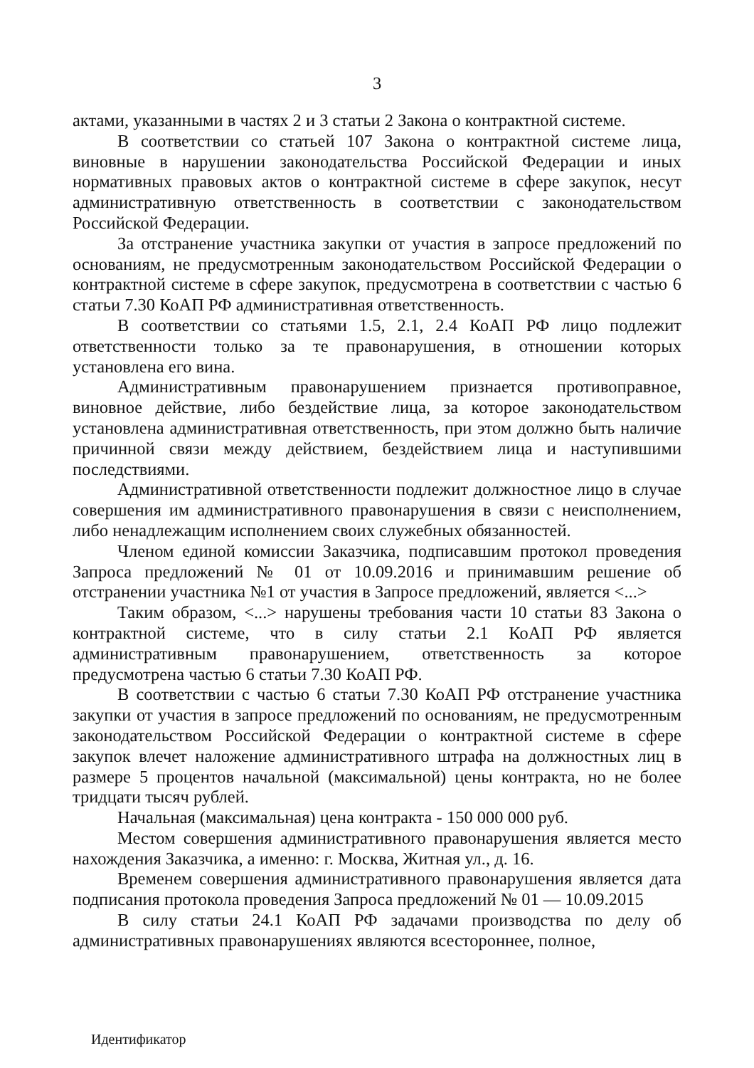3
актами, указанными в частях 2 и 3 статьи 2 Закона о контрактной системе.
В соответствии со статьей 107 Закона о контрактной системе лица, виновные в нарушении законодательства Российской Федерации и иных нормативных правовых актов о контрактной системе в сфере закупок, несут административную ответственность в соответствии с законодательством Российской Федерации.
За отстранение участника закупки от участия в запросе предложений по основаниям, не предусмотренным законодательством Российской Федерации о контрактной системе в сфере закупок, предусмотрена в соответствии с частью 6 статьи 7.30 КоАП РФ административная ответственность.
В соответствии со статьями 1.5, 2.1, 2.4 КоАП РФ лицо подлежит ответственности только за те правонарушения, в отношении которых установлена его вина.
Административным правонарушением признается противоправное, виновное действие, либо бездействие лица, за которое законодательством установлена административная ответственность, при этом должно быть наличие причинной связи между действием, бездействием лица и наступившими последствиями.
Административной ответственности подлежит должностное лицо в случае совершения им административного правонарушения в связи с неисполнением, либо ненадлежащим исполнением своих служебных обязанностей.
Членом единой комиссии Заказчика, подписавшим протокол проведения Запроса предложений № 01 от 10.09.2016 и принимавшим решение об отстранении участника №1 от участия в Запросе предложений, является <...>
Таким образом, <...> нарушены требования части 10 статьи 83 Закона о контрактной системе, что в силу статьи 2.1 КоАП РФ является административным правонарушением, ответственность за которое предусмотрена частью 6 статьи 7.30 КоАП РФ.
В соответствии с частью 6 статьи 7.30 КоАП РФ отстранение участника закупки от участия в запросе предложений по основаниям, не предусмотренным законодательством Российской Федерации о контрактной системе в сфере закупок влечет наложение административного штрафа на должностных лиц в размере 5 процентов начальной (максимальной) цены контракта, но не более тридцати тысяч рублей.
Начальная (максимальная) цена контракта - 150 000 000 руб.
Местом совершения административного правонарушения является место нахождения Заказчика, а именно: г. Москва, Житная ул., д. 16.
Временем совершения административного правонарушения является дата подписания протокола проведения Запроса предложений № 01 — 10.09.2015
В силу статьи 24.1 КоАП РФ задачами производства по делу об административных правонарушениях являются всестороннее, полное,
Идентификатор